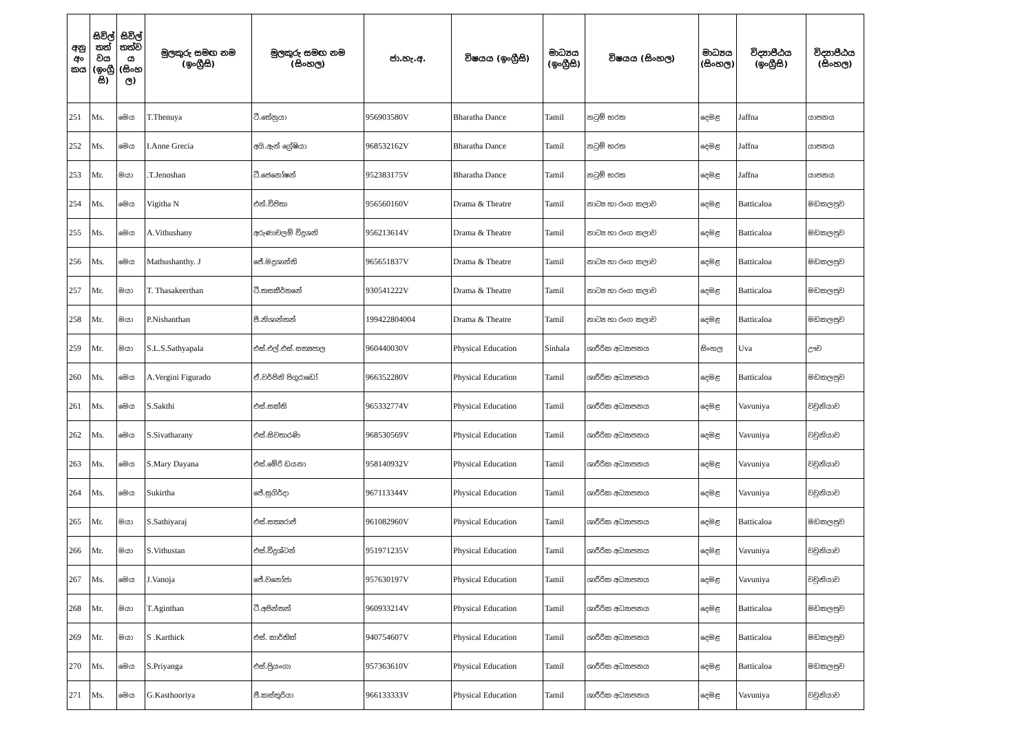| අනු අං කය | සිවිල් තත් වය (ඉංග්‍රී සි) | සිවිල් තත්ව ය (සිංහ ල) | මුලකුරු සමඟ නම (ඉංග්‍රීසි) | මුලකුරු සමඟ නම (සිංහල) | ජා.හැ.අ. | විෂයය (ඉංග්‍රීසි) | මාධ්‍යය (ඉංග්‍රීසි) | විෂයය (සිංහල) | මාධ්‍යය (සිංහල) | විද්‍යාපීඨය (ඉංග්‍රීසි) | විද්‍යාපීඨය (සිංහල) |
| --- | --- | --- | --- | --- | --- | --- | --- | --- | --- | --- | --- |
| 251 | Ms. | මෙය | T.Thenuya | ටී.තේනුයා | 956903580V | Bharatha Dance | Tamil | නටුම් භරත | දෙමළ | Jaffna | යාපනය |
| 252 | Ms. | මෙය | I.Anne Grecia | අයි.ඇන් ග්‍රේෂියා | 968532162V | Bharatha Dance | Tamil | නටුම් භරත | දෙමළ | Jaffna | යාපනය |
| 253 | Mr. | මයා | .T.Jenoshan | ටී.ජෙනෝෂන් | 952383175V | Bharatha Dance | Tamil | නටුම් භරත | දෙමළ | Jaffna | යාපනය |
| 254 | Ms. | මෙය | Vigitha N | එන්.විජිතා | 956560160V | Drama & Theatre | Tamil | නාට්‍ය හා රංග කලාව | දෙමළ | Batticaloa | මඩකලපුව |
| 255 | Ms. | මෙය | A.Vithushany | අරුණාචලම් විදුශනි | 956213614V | Drama & Theatre | Tamil | නාට්‍ය හා රංග කලාව | දෙමළ | Batticaloa | මඩකලපුව |
| 256 | Ms. | මෙය | Mathushanthy. J | ජේ.මදුශාන්ති | 965651837V | Drama & Theatre | Tamil | නාට්‍ය හා රංග කලාව | දෙමළ | Batticaloa | මඩකලපුව |
| 257 | Mr. | මයා | T. Thasakeerthan | ටී.තසකීර්තනේ | 930541222V | Drama & Theatre | Tamil | නාට්‍ය හා රංග කලාව | දෙමළ | Batticaloa | මඩකලපුව |
| 258 | Mr. | මයා | P.Nishanthan | පී.නිශාන්තන් | 199422804004 | Drama & Theatre | Tamil | නාට්‍ය හා රංග කලාව | දෙමළ | Batticaloa | මඩකලපුව |
| 259 | Mr. | මයා | S.L.S.Sathyapala | එස්.එල්.එස්.සත්‍යපාල | 960440030V | Physical Education | Sinhala | ශාරීරික අධ්‍යාපනය | සිංහල | Uva | ඌව |
| 260 | Ms. | මෙය | A.Vergini Figurado | ඒ.වර්ජිනි පිගුරාඩෝ | 966352280V | Physical Education | Tamil | ශාරීරික අධ්‍යාපනය | දෙමළ | Batticaloa | මඩකලපුව |
| 261 | Ms. | මෙය | S.Sakthi | එස්.සක්ති | 965332774V | Physical Education | Tamil | ශාරීරික අධ්‍යාපනය | දෙමළ | Vavuniya | වවුනියාව |
| 262 | Ms. | මෙය | S.Sivatharany | එස්.සිවතාරණි | 968530569V | Physical Education | Tamil | ශාරීරික අධ්‍යාපනය | දෙමළ | Vavuniya | වවුනියාව |
| 263 | Ms. | මෙය | S.Mary Dayana | එස්.මේරි ඩයනා | 958140932V | Physical Education | Tamil | ශාරීරික අධ්‍යාපනය | දෙමළ | Vavuniya | වවුනියාව |
| 264 | Ms. | මෙය | Sukirtha | ජේ.සුගිර්දා | 967113344V | Physical Education | Tamil | ශාරීරික අධ්‍යාපනය | දෙමළ | Vavuniya | වවුනියාව |
| 265 | Mr. | මයා | S.Sathiyaraj | එස්.සත්‍යරාජ් | 961082960V | Physical Education | Tamil | ශාරීරික අධ්‍යාපනය | දෙමළ | Batticaloa | මඩකලපුව |
| 266 | Mr. | මයා | S.Vithustan | එස්.විදුශ්ටන් | 951971235V | Physical Education | Tamil | ශාරීරික අධ්‍යාපනය | දෙමළ | Vavuniya | වවුනියාව |
| 267 | Ms. | මෙය | J.Vanoja | ජේ.වනෝජා | 957630197V | Physical Education | Tamil | ශාරීරික අධ්‍යාපනය | දෙමළ | Vavuniya | වවුනියාව |
| 268 | Mr. | මයා | T.Aginthan | ටී.අජින්තන් | 960933214V | Physical Education | Tamil | ශාරීරික අධ්‍යාපනය | දෙමළ | Batticaloa | මඩකලපුව |
| 269 | Mr. | මයා | S .Karthick | එස්. කාර්තික් | 940754607V | Physical Education | Tamil | ශාරීරික අධ්‍යාපනය | දෙමළ | Batticaloa | මඩකලපුව |
| 270 | Ms. | මෙය | S.Priyanga | එස්.ප්‍රියංගා | 957363610V | Physical Education | Tamil | ශාරීරික අධ්‍යාපනය | දෙමළ | Batticaloa | මඩකලපුව |
| 271 | Ms. | මෙය | G.Kasthooriya | ජී.කස්තුරියා | 966133333V | Physical Education | Tamil | ශාරීරික අධ්‍යාපනය | දෙමළ | Vavuniya | වවුනියාව |